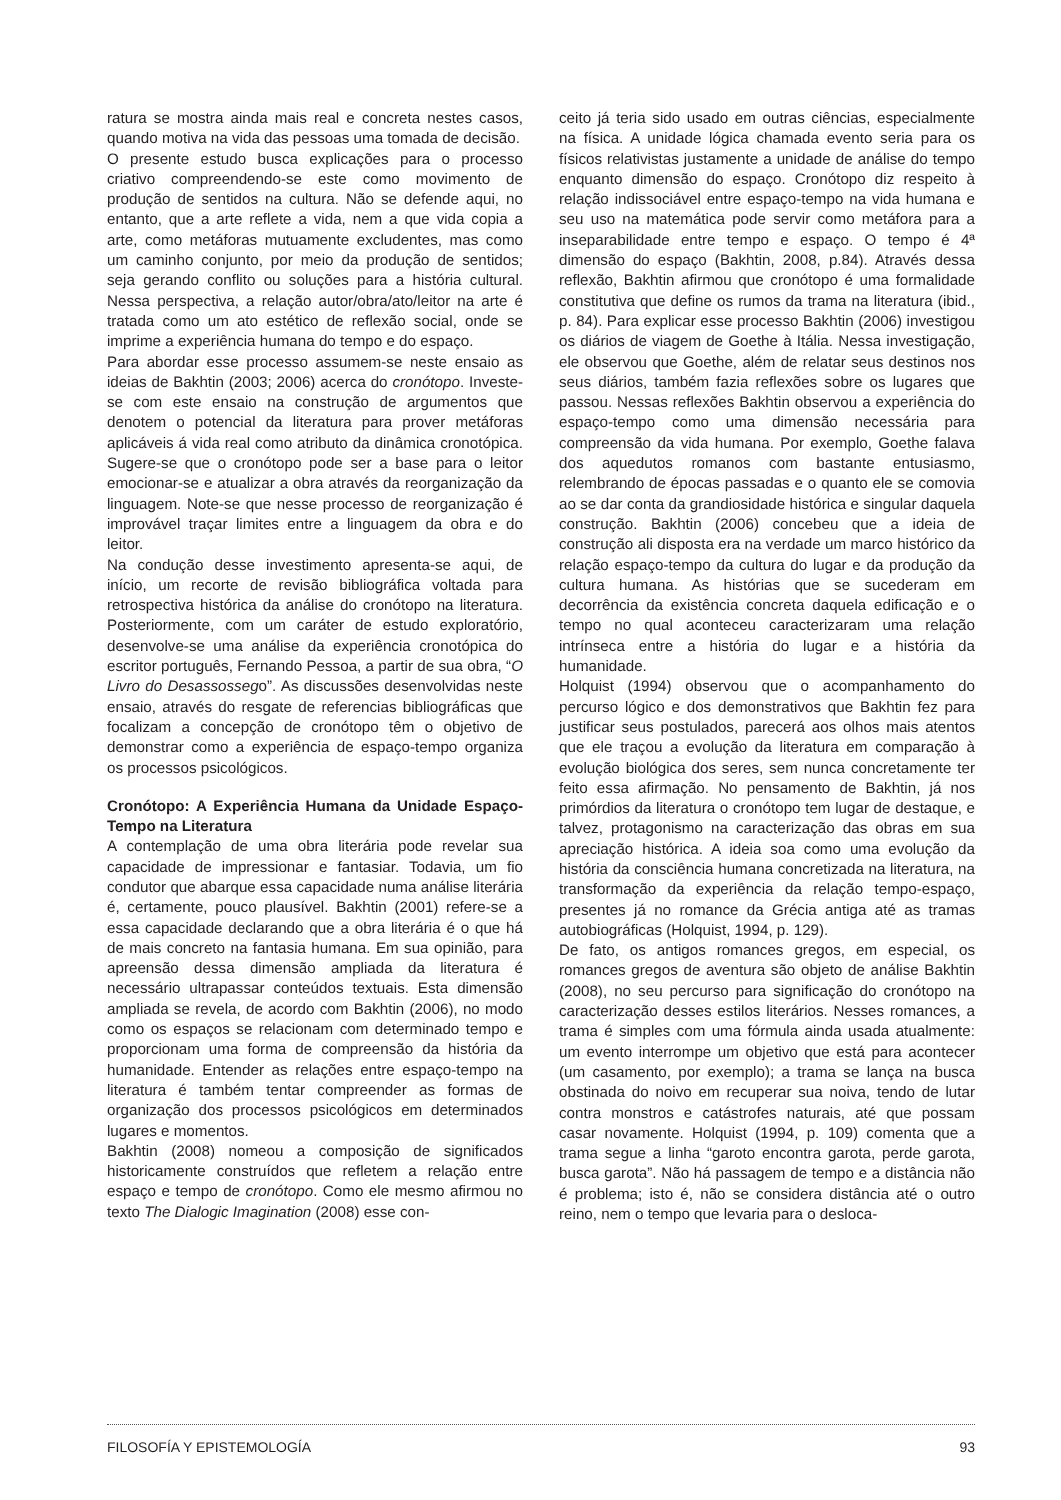ratura se mostra ainda mais real e concreta nestes casos, quando motiva na vida das pessoas uma tomada de decisão.
O presente estudo busca explicações para o processo criativo compreendendo-se este como movimento de produção de sentidos na cultura. Não se defende aqui, no entanto, que a arte reflete a vida, nem a que vida copia a arte, como metáforas mutuamente excludentes, mas como um caminho conjunto, por meio da produção de sentidos; seja gerando conflito ou soluções para a história cultural. Nessa perspectiva, a relação autor/obra/ato/leitor na arte é tratada como um ato estético de reflexão social, onde se imprime a experiência humana do tempo e do espaço.
Para abordar esse processo assumem-se neste ensaio as ideias de Bakhtin (2003; 2006) acerca do cronótopo. Investe-se com este ensaio na construção de argumentos que denotem o potencial da literatura para prover metáforas aplicáveis á vida real como atributo da dinâmica cronotópica. Sugere-se que o cronótopo pode ser a base para o leitor emocionar-se e atualizar a obra através da reorganização da linguagem. Note-se que nesse processo de reorganização é improvável traçar limites entre a linguagem da obra e do leitor.
Na condução desse investimento apresenta-se aqui, de início, um recorte de revisão bibliográfica voltada para retrospectiva histórica da análise do cronótopo na literatura. Posteriormente, com um caráter de estudo exploratório, desenvolve-se uma análise da experiência cronotópica do escritor português, Fernando Pessoa, a partir de sua obra, “O Livro do Desassossego”. As discussões desenvolvidas neste ensaio, através do resgate de referencias bibliográficas que focalizam a concepção de cronótopo têm o objetivo de demonstrar como a experiência de espaço-tempo organiza os processos psicológicos.
Cronótopo: A Experiência Humana da Unidade Espaço-Tempo na Literatura
A contemplação de uma obra literária pode revelar sua capacidade de impressionar e fantasiar. Todavia, um fio condutor que abarque essa capacidade numa análise literária é, certamente, pouco plausível. Bakhtin (2001) refere-se a essa capacidade declarando que a obra literária é o que há de mais concreto na fantasia humana. Em sua opinião, para apreensão dessa dimensão ampliada da literatura é necessário ultrapassar conteúdos textuais. Esta dimensão ampliada se revela, de acordo com Bakhtin (2006), no modo como os espaços se relacionam com determinado tempo e proporcionam uma forma de compreensão da história da humanidade. Entender as relações entre espaço-tempo na literatura é também tentar compreender as formas de organização dos processos psicológicos em determinados lugares e momentos.
Bakhtin (2008) nomeou a composição de significados historicamente construídos que refletem a relação entre espaço e tempo de cronótopo. Como ele mesmo afirmou no texto The Dialogic Imagination (2008) esse con-
ceito já teria sido usado em outras ciências, especialmente na física. A unidade lógica chamada evento seria para os físicos relativistas justamente a unidade de análise do tempo enquanto dimensão do espaço. Cronótopo diz respeito à relação indissociável entre espaço-tempo na vida humana e seu uso na matemática pode servir como metáfora para a inseparabilidade entre tempo e espaço. O tempo é 4ª dimensão do espaço (Bakhtin, 2008, p.84). Através dessa reflexão, Bakhtin afirmou que cronótopo é uma formalidade constitutiva que define os rumos da trama na literatura (ibid., p. 84). Para explicar esse processo Bakhtin (2006) investigou os diários de viagem de Goethe à Itália. Nessa investigação, ele observou que Goethe, além de relatar seus destinos nos seus diários, também fazia reflexões sobre os lugares que passou. Nessas reflexões Bakhtin observou a experiência do espaço-tempo como uma dimensão necessária para compreensão da vida humana. Por exemplo, Goethe falava dos aquedutos romanos com bastante entusiasmo, relembrando de épocas passadas e o quanto ele se comovia ao se dar conta da grandiosidade histórica e singular daquela construção. Bakhtin (2006) concebeu que a ideia de construção ali disposta era na verdade um marco histórico da relação espaço-tempo da cultura do lugar e da produção da cultura humana. As histórias que se sucederam em decorrência da existência concreta daquela edificação e o tempo no qual aconteceu caracterizaram uma relação intrínseca entre a história do lugar e a história da humanidade.
Holquist (1994) observou que o acompanhamento do percurso lógico e dos demonstrativos que Bakhtin fez para justificar seus postulados, parecerá aos olhos mais atentos que ele traçou a evolução da literatura em comparação à evolução biológica dos seres, sem nunca concretamente ter feito essa afirmação. No pensamento de Bakhtin, já nos primórdios da literatura o cronótopo tem lugar de destaque, e talvez, protagonismo na caracterização das obras em sua apreciação histórica. A ideia soa como uma evolução da história da consciência humana concretizada na literatura, na transformação da experiência da relação tempo-espaço, presentes já no romance da Grécia antiga até as tramas autobiográficas (Holquist, 1994, p. 129).
De fato, os antigos romances gregos, em especial, os romances gregos de aventura são objeto de análise Bakhtin (2008), no seu percurso para significação do cronótopo na caracterização desses estilos literários. Nesses romances, a trama é simples com uma fórmula ainda usada atualmente: um evento interrompe um objetivo que está para acontecer (um casamento, por exemplo); a trama se lança na busca obstinada do noivo em recuperar sua noiva, tendo de lutar contra monstros e catástrofes naturais, até que possam casar novamente. Holquist (1994, p. 109) comenta que a trama segue a linha “garoto encontra garota, perde garota, busca garota”. Não há passagem de tempo e a distância não é problema; isto é, não se considera distância até o outro reino, nem o tempo que levaria para o desloca-
FILOSOFÍA Y EPISTEMOLOGÍA 93